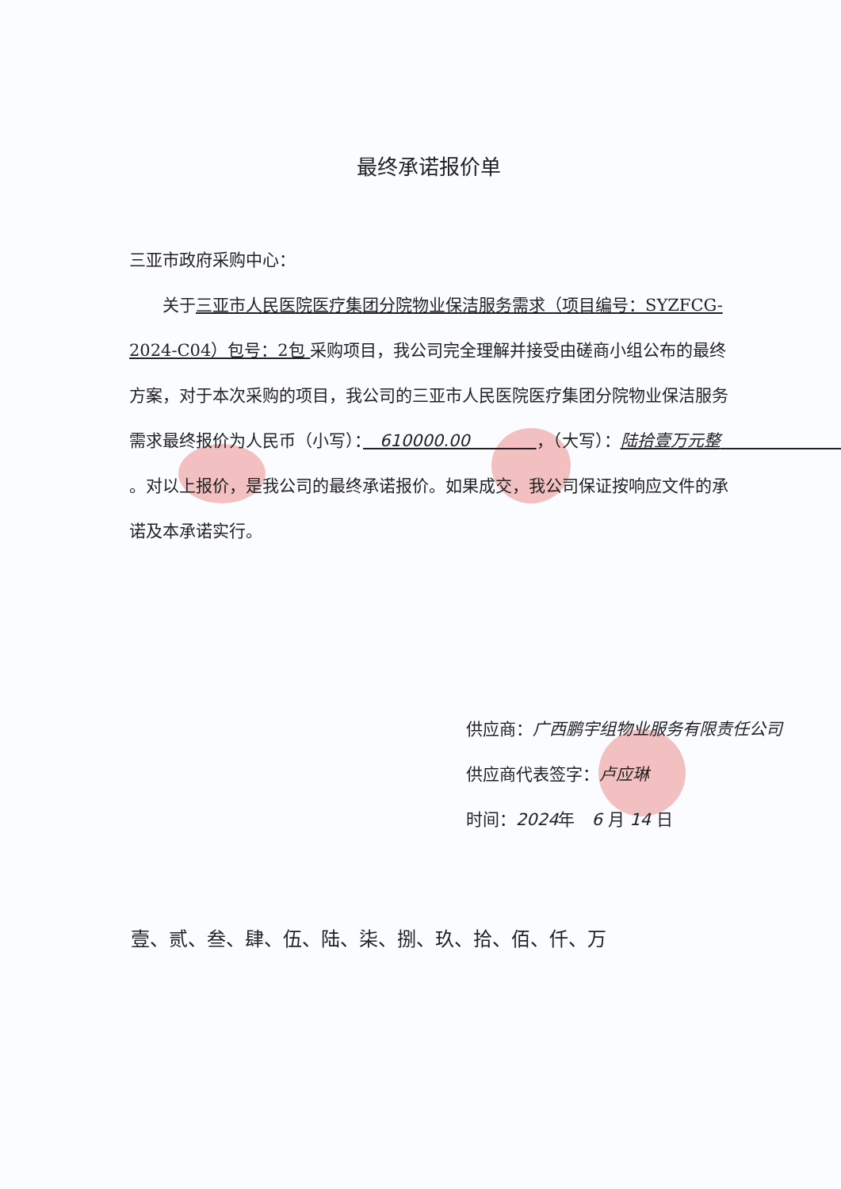最终承诺报价单
三亚市政府采购中心：
　　关于三亚市人民医院医疗集团分院物业保洁服务需求（项目编号：SYZFCG-2024-C04）包号：2包 采购项目，我公司完全理解并接受由磋商小组公布的最终方案，对于本次采购的项目，我公司的三亚市人民医院医疗集团分院物业保洁服务需求最终报价为人民币（小写）：　610000.00　　　　，（大写）：陆拾壹万元整　　　　　　　　。对以上报价，是我公司的最终承诺报价。如果成交，我公司保证按响应文件的承诺及本承诺实行。
供应商：广西鹏宇组物业服务有限责任公司
供应商代表签字：卢应琳
时间：2024年　6 月 14 日
壹、贰、叁、肆、伍、陆、柒、捌、玖、拾、佰、仟、万